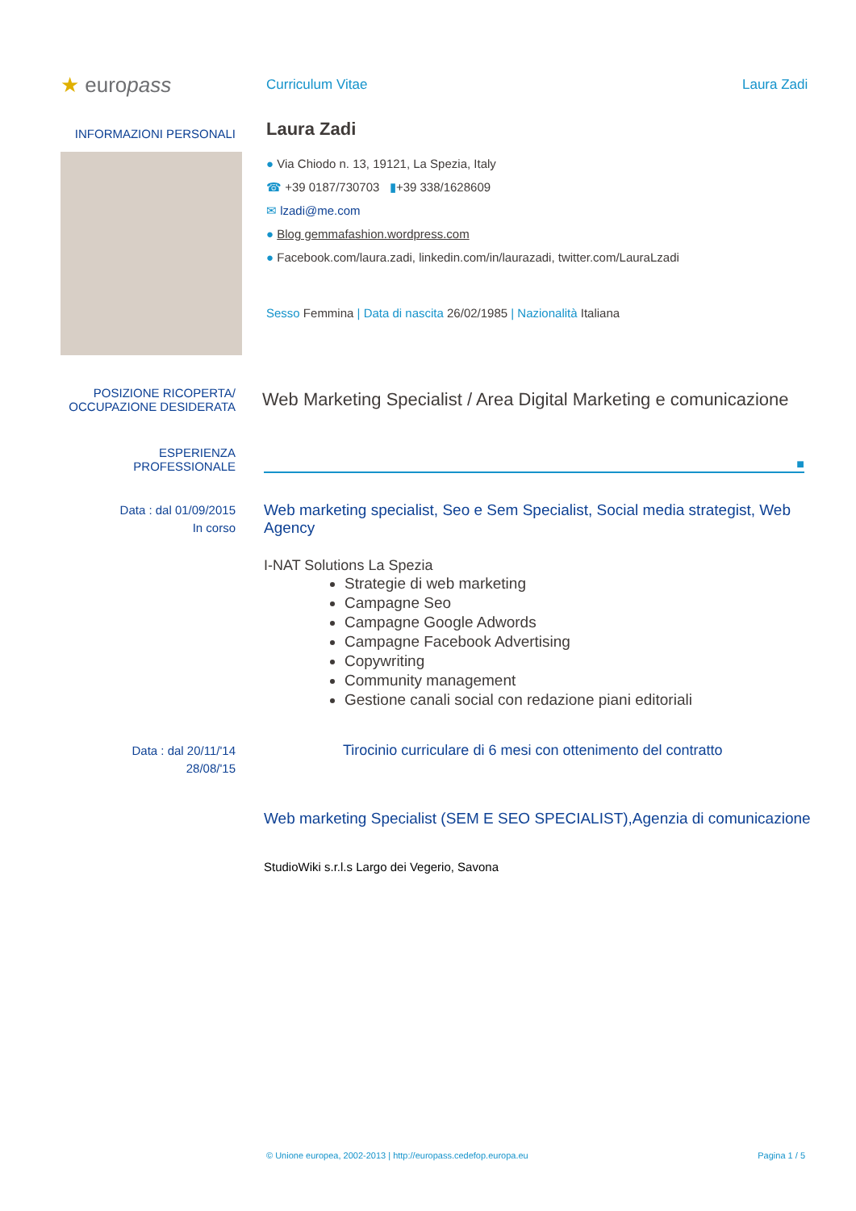★ europass
Curriculum Vitae Laura Zadi
INFORMAZIONI PERSONALI
Laura Zadi
● Via Chiodo n. 13, 19121, La Spezia, Italy
☎ +39 0187/730703 ▮+39 338/1628609
✉ lzadi@me.com
● Blog gemmafashion.wordpress.com
● Facebook.com/laura.zadi, linkedin.com/in/laurazadi, twitter.com/LauraLzadi
Sesso Femmina | Data di nascita 26/02/1985 | Nazionalità Italiana
POSIZIONE RICOPERTA/
OCCUPAZIONE DESIDERATA
Web Marketing Specialist / Area Digital Marketing e comunicazione
ESPERIENZA
PROFESSIONALE
■
Data : dal 01/09/2015
In corso
Web marketing specialist, Seo e Sem Specialist, Social media strategist, Web Agency
I-NAT Solutions La Spezia
Strategie di web marketing
Campagne Seo
Campagne Google Adwords
Campagne Facebook Advertising
Copywriting
Community management
Gestione canali social con redazione piani editoriali
Data : dal 20/11/'14
28/08/'15
Tirocinio curriculare di 6 mesi con ottenimento del contratto
Web marketing Specialist (SEM E SEO SPECIALIST),Agenzia di comunicazione
StudioWiki s.r.l.s Largo dei Vegerio, Savona
© Unione europea, 2002-2013 | http://europass.cedefop.europa.eu Pagina 1 / 5